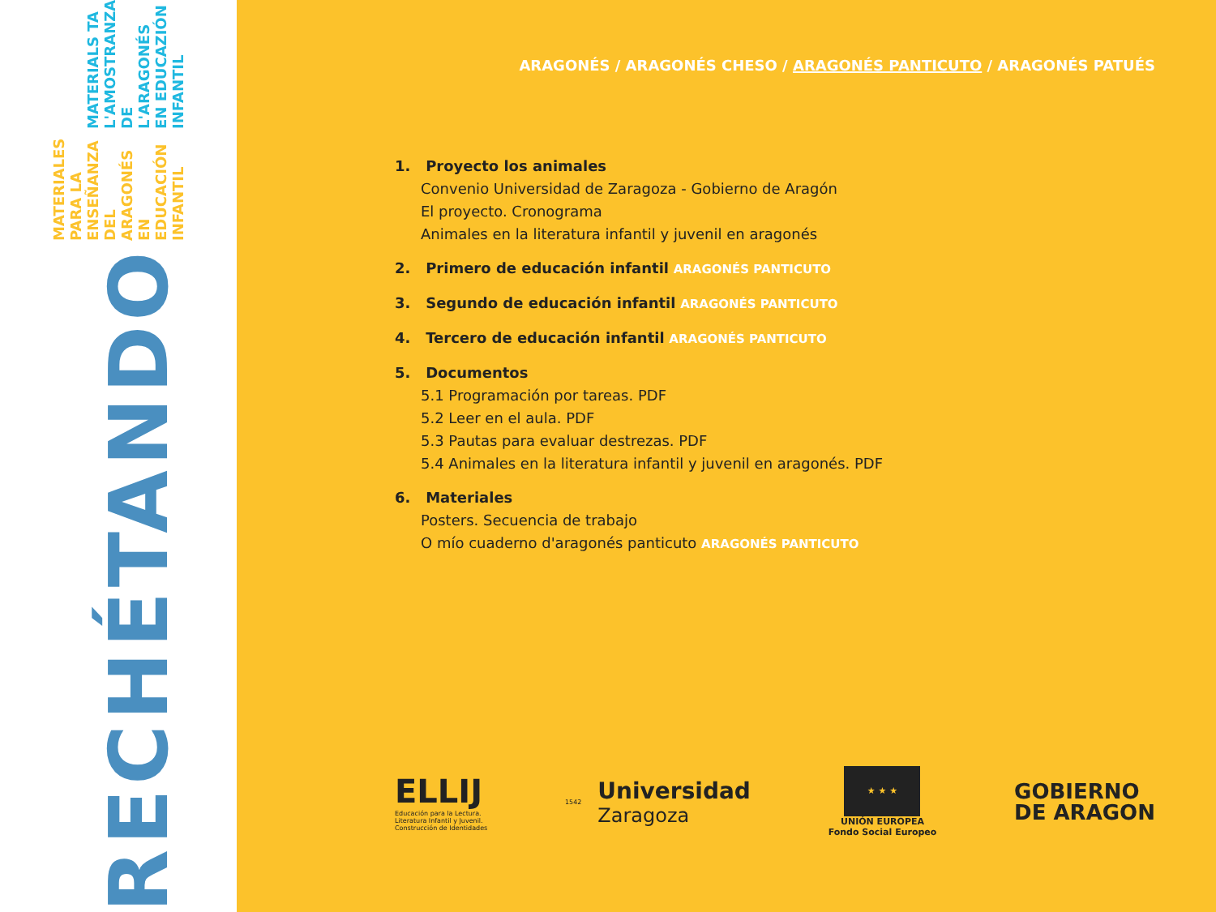RECHÉTANDO
MATERIALES PARA LA ENSEÑANZA DEL ARAGONÉS EN EDUCACIÓN INFANTIL
MATERIALS TA L'AMOSTRANZA DE L'ARAGONÉS EN EDUCAZIÓN INFANTIL
ARAGONÉS / ARAGONÉS CHESO / ARAGONÉS PANTICUTO / ARAGONÉS PATUÉS
1. Proyecto los animales
Convenio Universidad de Zaragoza - Gobierno de Aragón
El proyecto. Cronograma
Animales en la literatura infantil y juvenil en aragonés
2. Primero de educación infantil ARAGONÉS PANTICUTO
3. Segundo de educación infantil ARAGONÉS PANTICUTO
4. Tercero de educación infantil ARAGONÉS PANTICUTO
5. Documentos
5.1 Programación por tareas. PDF
5.2 Leer en el aula. PDF
5.3 Pautas para evaluar destrezas. PDF
5.4 Animales en la literatura infantil y juvenil en aragonés. PDF
6. Materiales
Posters. Secuencia de trabajo
O mío cuaderno d'aragonés panticuto ARAGONÉS PANTICUTO
ELLIJ
Educación para la Lectura.
Literatura Infantil y Juvenil.
Construcción de Identidades
1542
Universidad
Zaragoza
★ ★ ★
UNIÓN EUROPEA
Fondo Social Europeo
GOBIERNO
DE ARAGON